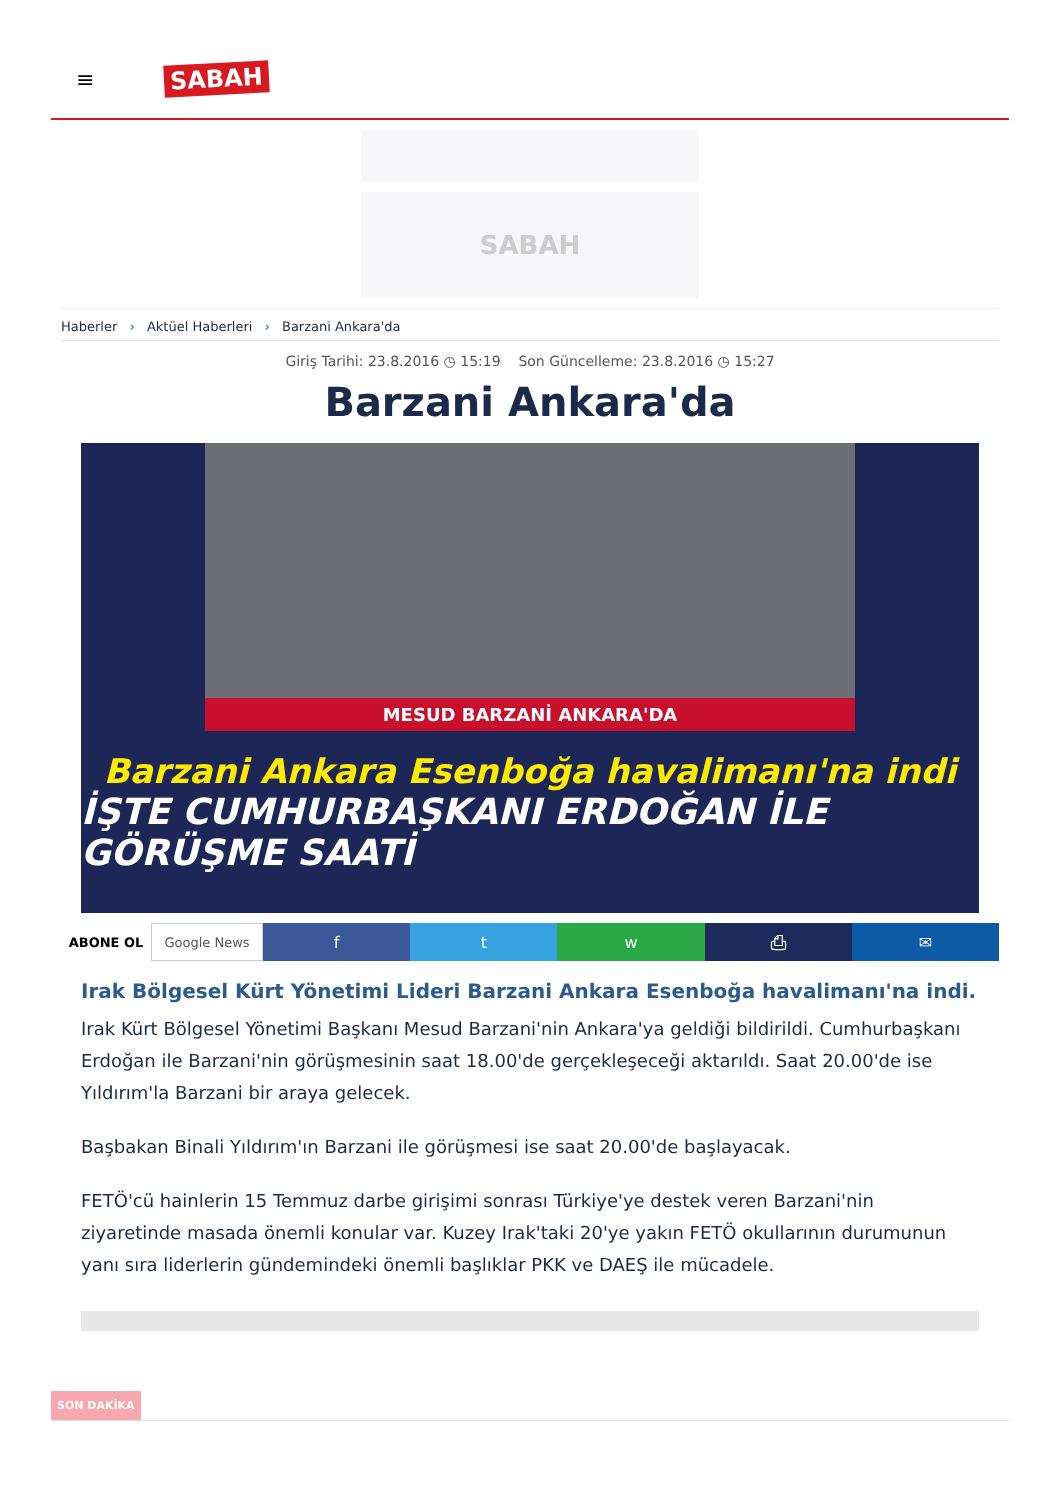≡ SABAH
SABAH
Haberler › Aktüel Haberleri › Barzani Ankara'da
Giriş Tarihi: 23.8.2016 ◷ 15:19 Son Güncelleme: 23.8.2016 ◷ 15:27
Barzani Ankara'da
MESUD BARZANİ ANKARA'DA
Barzani Ankara Esenboğa havalimanı'na indi
İŞTE CUMHURBAŞKANI ERDOĞAN İLE GÖRÜŞME SAATİ
ABONE OL Google News
f t w ⎙ ✉
Irak Bölgesel Kürt Yönetimi Lideri Barzani Ankara Esenboğa havalimanı'na indi.
Irak Kürt Bölgesel Yönetimi Başkanı Mesud Barzani'nin Ankara'ya geldiği bildirildi. Cumhurbaşkanı Erdoğan ile Barzani'nin görüşmesinin saat 18.00'de gerçekleşeceği aktarıldı. Saat 20.00'de ise Yıldırım'la Barzani bir araya gelecek.
Başbakan Binali Yıldırım'ın Barzani ile görüşmesi ise saat 20.00'de başlayacak.
FETÖ'cü hainlerin 15 Temmuz darbe girişimi sonrası Türkiye'ye destek veren Barzani'nin ziyaretinde masada önemli konular var. Kuzey Irak'taki 20'ye yakın FETÖ okullarının durumunun yanı sıra liderlerin gündemindeki önemli başlıklar PKK ve DAEŞ ile mücadele.
SON DAKİKA